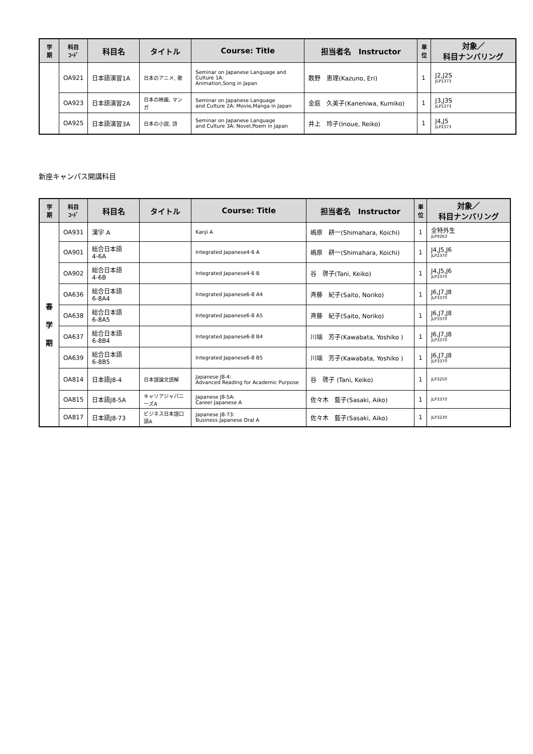| 学 期 | 科目 ｺｰﾄﾞ | 科目名 | タイトル | Course: Title | 担当者名 Instructor | 単 位 | 対象／ 科目ナンバリング |
| --- | --- | --- | --- | --- | --- | --- | --- |
| | OA921 | 日本語演習1A | 日本のアニメ, 歌 | Seminar on Japanese Language and Culture 1A: Animation,Song in Japan | 数野 恵理(Kazuno, Eri) | 1 | J2,J2S JLP1373 |
| | OA923 | 日本語演習2A | 日本の映画, マンガ | Seminar on Japanese Language and Culture 2A: Movie,Manga in Japan | 金庭 久美子(Kaneniwa, Kumiko) | 1 | J3,J3S JLP1373 |
| | OA925 | 日本語演習3A | 日本の小説, 詩 | Seminar on Japanese Language and Culture 3A: Novel,Poem in Japan | 井上 玲子(Inoue, Reiko) | 1 | J4,J5 JLP2373 |
新座キャンパス開講科目
| 学 期 | 科目 ｺｰﾄﾞ | 科目名 | タイトル | Course: Title | 担当者名 Instructor | 単 位 | 対象／ 科目ナンバリング |
| --- | --- | --- | --- | --- | --- | --- | --- |
| 春 学 期 | OA931 | 漢字 A | | Kanji A | 嶋原 耕一(Shimahara, Koichi) | 1 | 全特外生 JLP9263 |
| | OA901 | 総合日本語 4-6A | | Integrated Japanese4-6 A | 嶋原 耕一(Shimahara, Koichi) | 1 | J4,J5,J6 JLP2370 |
| | OA902 | 総合日本語 4-6B | | Integrated Japanese4-6 B | 谷 啓子(Tani, Keiko) | 1 | J4,J5,J6 JLP2370 |
| | OA636 | 総合日本語 6-8A4 | | Integrated Japanese6-8 A4 | 斉藤 紀子(Saito, Noriko) | 1 | J6,J7,J8 JLP3370 |
| | OA638 | 総合日本語 6-8A5 | | Integrated Japanese6-8 A5 | 斉藤 紀子(Saito, Noriko) | 1 | J6,J7,J8 JLP3370 |
| | OA637 | 総合日本語 6-8B4 | | Integrated Japanese6-8 B4 | 川端 芳子(Kawabata, Yoshiko ) | 1 | J6,J7,J8 JLP3370 |
| | OA639 | 総合日本語 6-8B5 | | Integrated Japanese6-8 B5 | 川端 芳子(Kawabata, Yoshiko ) | 1 | J6,J7,J8 JLP3370 |
| | OA814 | 日本語J8-4 | 日本語論文読解 | Japanese J8-4: Advanced Reading for Academic Purpose | 谷 啓子 (Tani, Keiko) | 1 | JLP3250 |
| | OA815 | 日本語J8-5A | キャリアジャパニーズA | Japanese J8-5A: Career Japanese A | 佐々木 藍子(Sasaki, Aiko) | 1 | JLP3370 |
| | OA817 | 日本語J8-73 | ビジネス日本語口頭A | Japanese J8-73: Business Japanese Oral A | 佐々木 藍子(Sasaki, Aiko) | 1 | JLP3230 |